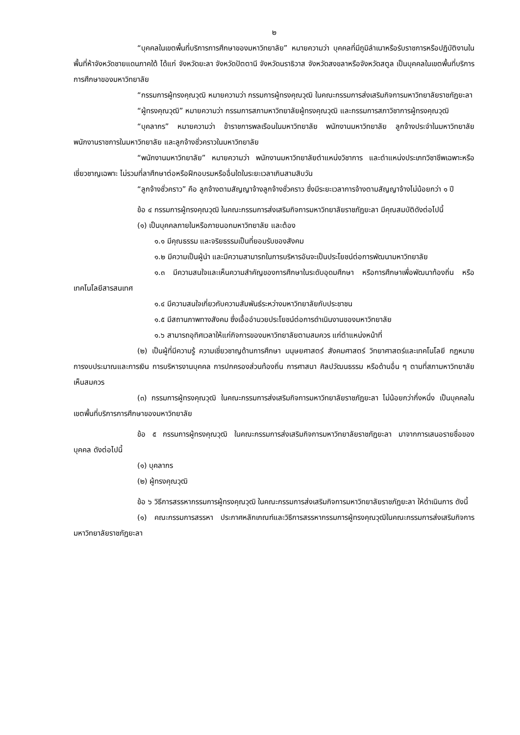๒
“บุคคลในเขตพื้นที่บริการการศึกษาของมหาวิทยาลัย” หมายความว่า บุคคลที่มีภูมิลำเนาหรือรับราชการหรือปฏิบัติงานในพื้นที่ห้าจังหวัดชายแดนภาคใต้ ได้แก่ จังหวัดยะลา จังหวัดปัตตานี จังหวัดนราธิวาส จังหวัดสงขลาหรือจังหวัดสตูล เป็นบุคคลในเขตพื้นที่บริการการศึกษาของมหาวิทยาลัย
“กรรมการผู้ทรงคุณวุฒิ หมายความว่า กรรมการผู้ทรงคุณวุฒิ ในคณะกรรมการส่งเสริมกิจการมหาวิทยาลัยราชภัฏยะลา
“ผู้ทรงคุณวุฒิ” หมายความว่า กรรมการสภามหาวิทยาลัยผู้ทรงคุณวุฒิ และกรรมการสภาวิชาการผู้ทรงคุณวุฒิ
“บุคลากร” หมายความว่า ข้าราชการพลเรือนในมหาวิทยาลัย พนักงานมหาวิทยาลัย ลูกจ้างประจำในมหาวิทยาลัย พนักงานราชการในมหาวิทยาลัย และลูกจ้างชั่วคราวในมหาวิทยาลัย
“พนักงานมหาวิทยาลัย” หมายความว่า พนักงานมหาวิทยาลัยตำแหน่งวิชาการ และตำแหน่งประเภทวิชาชีพเฉพาะหรือเชี่ยวชาญเฉพาะ ไม่รวมที่ลาศึกษาต่อหรือฝึกอบรมหรืออื่นใดในระยะเวลาเกินสามสิบวัน
“ลูกจ้างชั่วคราว” คือ ลูกจ้างตามสัญญาจ้างลูกจ้างชั่วคราว ซึ่งมีระยะเวลาการจ้างตามสัญญาจ้างไม่น้อยกว่า ๑ ปี
ข้อ ๔ กรรมการผู้ทรงคุณวุฒิ ในคณะกรรมการส่งเสริมกิจการมหาวิทยาลัยราชภัฏยะลา มีคุณสมบัติดังต่อไปนี้
(๑) เป็นบุคคลภายในหรือภายนอกมหาวิทยาลัย และต้อง
๑.๑ มีคุณธรรม และจริยธรรมเป็นที่ยอมรับของสังคม
๑.๒ มีความเป็นผู้นำ และมีความสามารถในการบริหารอันจะเป็นประโยชน์ต่อการพัฒนามหาวิทยาลัย
๑.๓ มีความสนใจและเห็นความสำคัญของการศึกษาในระดับอุดมศึกษา หรือการศึกษาเพื่อพัฒนาท้องถิ่น หรือเทคโนโลยีสารสนเทศ
๑.๔ มีความสนใจเกี่ยวกับความสัมพันธ์ระหว่างมหาวิทยาลัยกับประชาชน
๑.๕ มีสถานภาพทางสังคม ซึ่งเอื้ออำนวยประโยชน์ต่อการดำเนินงานของมหาวิทยาลัย
๑.๖ สามารถอุทิศเวลาให้แก่กิจการของมหาวิทยาลัยตามสมควร แก่ตำแหน่งหน้าที่
(๒) เป็นผู้ที่มีความรู้ ความเชี่ยวชาญด้านการศึกษา มนุษยศาสตร์ สังคมศาสตร์ วิทยาศาสตร์และเทคโนโลยี กฎหมาย การงบประมาณและการเงิน การบริหารงานบุคคล การปกครองส่วนท้องถิ่น การศาสนา ศิลปวัฒนธรรม หรือด้านอื่น ๆ ตามที่สภามหาวิทยาลัยเห็นสมควร
(๓) กรรมการผู้ทรงคุณวุฒิ ในคณะกรรมการส่งเสริมกิจการมหาวิทยาลัยราชภัฏยะลา ไม่น้อยกว่ากึ่งหนึ่ง เป็นบุคคลในเขตพื้นที่บริการการศึกษาของมหาวิทยาลัย
ข้อ ๕ กรรมการผู้ทรงคุณวุฒิ ในคณะกรรมการส่งเสริมกิจการมหาวิทยาลัยราชภัฏยะลา มาจากการเสนอรายชื่อของบุคคล ดังต่อไปนี้
(๑) บุคลากร
(๒) ผู้ทรงคุณวุฒิ
ข้อ ๖ วิธีการสรรหากรรมการผู้ทรงคุณวุฒิ ในคณะกรรมการส่งเสริมกิจการมหาวิทยาลัยราชภัฏยะลา ให้ดำเนินการ ดังนี้
(๑) คณะกรรมการสรรหา ประกาศหลักเกณฑ์และวิธีการสรรหากรรมการผู้ทรงคุณวุฒิในคณะกรรมการส่งเสริมกิจการมหาวิทยาลัยราชภัฏยะลา